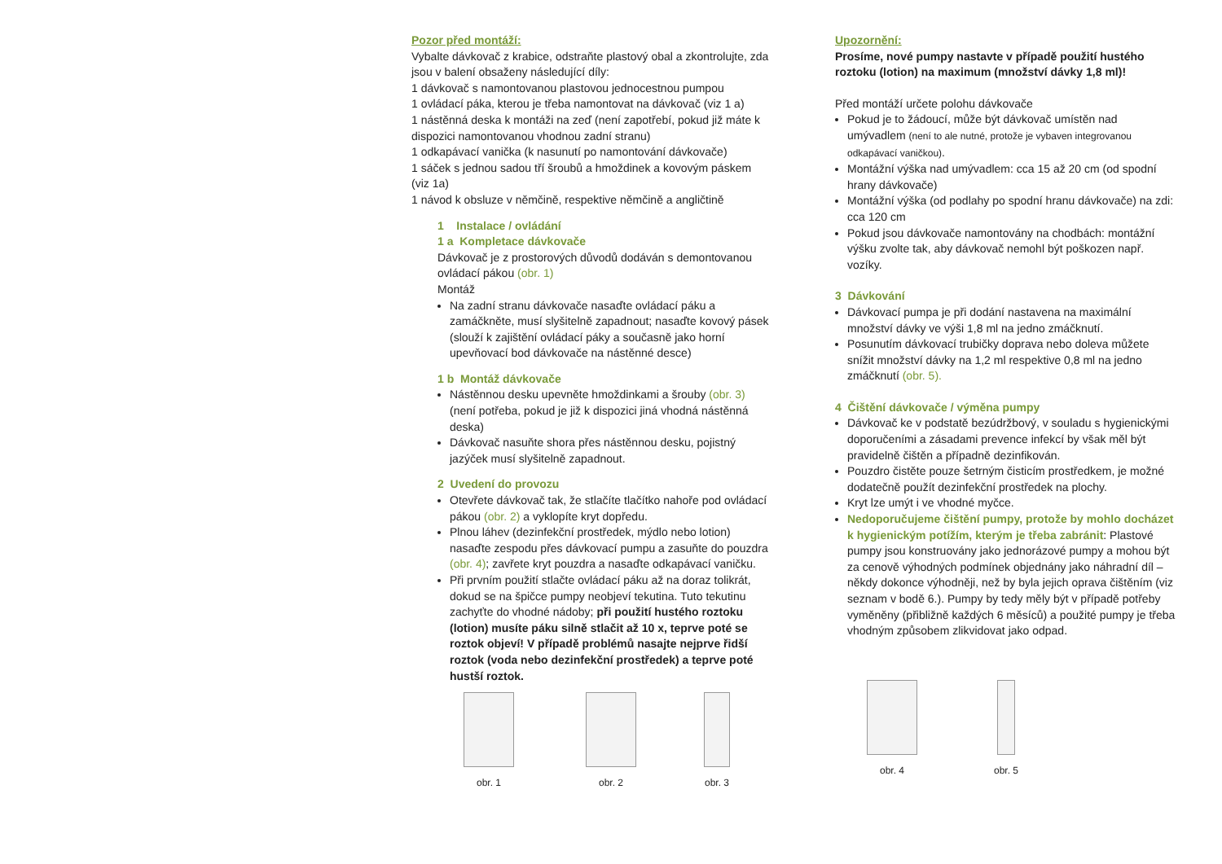Pozor před montáží:
Vybalte dávkovač z krabice, odstraňte plastový obal a zkontrolujte, zda jsou v balení obsaženy následující díly:
1 dávkovač s namontovanou plastovou jednocestnou pumpou
1 ovládací páka, kterou je třeba namontovat na dávkovač (viz 1 a)
1 nástěnná deska k montáži na zeď (není zapotřebí, pokud již máte k dispozici namontovanou vhodnou zadní stranu)
1 odkapávací vanička (k nasunutí po namontování dávkovače)
1 sáček s jednou sadou tří šroubů a hmoždinek a kovovým páskem (viz 1a)
1 návod k obsluze v němčině, respektive němčině a angličtině
1 Instalace / ovládání
1 a Kompletace dávkovače
Dávkovač je z prostorových důvodů dodáván s demontovanou ovládací pákou (obr. 1)
Montáž
Na zadní stranu dávkovače nasaďte ovládací páku a zamáčkněte, musí slyšitelně zapadnout; nasaďte kovový pásek (slouží k zajištění ovládací páky a současně jako horní upevňovací bod dávkovače na nástěnné desce)
1 b Montáž dávkovače
Nástěnnou desku upevněte hmoždinkami a šrouby (obr. 3) (není potřeba, pokud je již k dispozici jiná vhodná nástěnná deska)
Dávkovač nasuňte shora přes nástěnnou desku, pojistný jazýček musí slyšitelně zapadnout.
2 Uvedení do provozu
Otevřete dávkovač tak, že stlačíte tlačítko nahoře pod ovládací pákou (obr. 2) a vyklopíte kryt dopředu.
Plnou láhev (dezinfekční prostředek, mýdlo nebo lotion) nasaďte zespodu přes dávkovací pumpu a zasuňte do pouzdra (obr. 4); zavřete kryt pouzdra a nasaďte odkapávací vaničku.
Při prvním použití stlačte ovládací páku až na doraz tolikrát, dokud se na špičce pumpy neobjeví tekutina. Tuto tekutinu zachyťte do vhodné nádoby; při použití hustého roztoku (lotion) musíte páku silně stlačit až 10 x, teprve poté se roztok objeví! V případě problémů nasajte nejprve řidší roztok (voda nebo dezinfekční prostředek) a teprve poté hustší roztok.
obr. 1 obr. 2 obr. 3
Upozornění:
Prosíme, nové pumpy nastavte v případě použití hustého roztoku (lotion) na maximum (množství dávky 1,8 ml)!
Před montáží určete polohu dávkovače
Pokud je to žádoucí, může být dávkovač umístěn nad umývadlem (není to ale nutné, protože je vybaven integrovanou odkapávací vaničkou).
Montážní výška nad umývadlem: cca 15 až 20 cm (od spodní hrany dávkovače)
Montážní výška (od podlahy po spodní hranu dávkovače) na zdi: cca 120 cm
Pokud jsou dávkovače namontovány na chodbách: montážní výšku zvolte tak, aby dávkovač nemohl být poškozen např. vozíky.
3 Dávkování
Dávkovací pumpa je při dodání nastavena na maximální množství dávky ve výši 1,8 ml na jedno zmáčknutí.
Posunutím dávkovací trubičky doprava nebo doleva můžete snížit množství dávky na 1,2 ml respektive 0,8 ml na jedno zmáčknutí (obr. 5).
4 Čištění dávkovače / výměna pumpy
Dávkovač ke v podstatě bezúdržbový, v souladu s hygienickými doporučeními a zásadami prevence infekcí by však měl být pravidelně čištěn a případně dezinfikován.
Pouzdro čistěte pouze šetrným čisticím prostředkem, je možné dodatečně použít dezinfekční prostředek na plochy.
Kryt lze umýt i ve vhodné myčce.
Nedoporučujeme čištění pumpy, protože by mohlo docházet k hygienickým potížím, kterým je třeba zabránit: Plastové pumpy jsou konstruovány jako jednorázové pumpy a mohou být za cenově výhodných podmínek objednány jako náhradní díl – někdy dokonce výhodněji, než by byla jejich oprava čištěním (viz seznam v bodě 6.). Pumpy by tedy měly být v případě potřeby vyměněny (přibližně každých 6 měsíců) a použité pumpy je třeba vhodným způsobem zlikvidovat jako odpad.
obr. 4 obr. 5